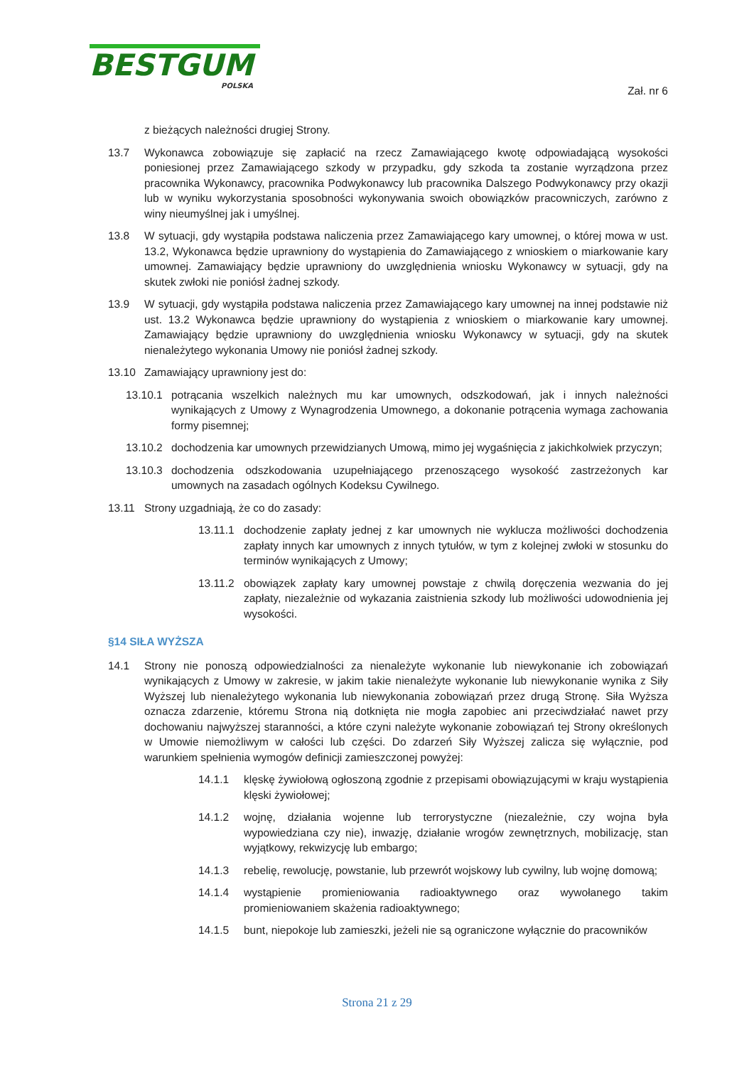BESTGUM
POLSKA
Zał. nr 6
z bieżących należności drugiej Strony.
13.7 Wykonawca zobowiązuje się zapłacić na rzecz Zamawiającego kwotę odpowiadającą wysokości poniesionej przez Zamawiającego szkody w przypadku, gdy szkoda ta zostanie wyrządzona przez pracownika Wykonawcy, pracownika Podwykonawcy lub pracownika Dalszego Podwykonawcy przy okazji lub w wyniku wykorzystania sposobności wykonywania swoich obowiązków pracowniczych, zarówno z winy nieumyślnej jak i umyślnej.
13.8 W sytuacji, gdy wystąpiła podstawa naliczenia przez Zamawiającego kary umownej, o której mowa w ust. 13.2, Wykonawca będzie uprawniony do wystąpienia do Zamawiającego z wnioskiem o miarkowanie kary umownej. Zamawiający będzie uprawniony do uwzględnienia wniosku Wykonawcy w sytuacji, gdy na skutek zwłoki nie poniósł żadnej szkody.
13.9 W sytuacji, gdy wystąpiła podstawa naliczenia przez Zamawiającego kary umownej na innej podstawie niż ust. 13.2 Wykonawca będzie uprawniony do wystąpienia z wnioskiem o miarkowanie kary umownej. Zamawiający będzie uprawniony do uwzględnienia wniosku Wykonawcy w sytuacji, gdy na skutek nienależytego wykonania Umowy nie poniósł żadnej szkody.
13.10 Zamawiający uprawniony jest do:
13.10.1 potrącania wszelkich należnych mu kar umownych, odszkodowań, jak i innych należności wynikających z Umowy z Wynagrodzenia Umownego, a dokonanie potrącenia wymaga zachowania formy pisemnej;
13.10.2 dochodzenia kar umownych przewidzianych Umową, mimo jej wygaśnięcia z jakichkolwiek przyczyn;
13.10.3 dochodzenia odszkodowania uzupełniającego przenoszącego wysokość zastrzeżonych kar umownych na zasadach ogólnych Kodeksu Cywilnego.
13.11 Strony uzgadniają, że co do zasady:
13.11.1 dochodzenie zapłaty jednej z kar umownych nie wyklucza możliwości dochodzenia zapłaty innych kar umownych z innych tytułów, w tym z kolejnej zwłoki w stosunku do terminów wynikających z Umowy;
13.11.2 obowiązek zapłaty kary umownej powstaje z chwilą doręczenia wezwania do jej zapłaty, niezależnie od wykazania zaistnienia szkody lub możliwości udowodnienia jej wysokości.
§14 SIŁA WYŻSZA
14.1 Strony nie ponoszą odpowiedzialności za nienależyte wykonanie lub niewykonanie ich zobowiązań wynikających z Umowy w zakresie, w jakim takie nienależyte wykonanie lub niewykonanie wynika z Siły Wyższej lub nienależytego wykonania lub niewykonania zobowiązań przez drugą Stronę. Siła Wyższa oznacza zdarzenie, któremu Strona nią dotknięta nie mogła zapobiec ani przeciwdziałać nawet przy dochowaniu najwyższej staranności, a które czyni należyte wykonanie zobowiązań tej Strony określonych w Umowie niemożliwym w całości lub części. Do zdarzeń Siły Wyższej zalicza się wyłącznie, pod warunkiem spełnienia wymogów definicji zamieszczonej powyżej:
14.1.1 klęskę żywiołową ogłoszoną zgodnie z przepisami obowiązującymi w kraju wystąpienia klęski żywiołowej;
14.1.2 wojnę, działania wojenne lub terrorystyczne (niezależnie, czy wojna była wypowiedziana czy nie), inwazję, działanie wrogów zewnętrznych, mobilizację, stan wyjątkowy, rekwizycję lub embargo;
14.1.3 rebelię, rewolucję, powstanie, lub przewrót wojskowy lub cywilny, lub wojnę domową;
14.1.4 wystąpienie promieniowania radioaktywnego oraz wywołanego takim promieniowaniem skażenia radioaktywnego;
14.1.5 bunt, niepokoje lub zamieszki, jeżeli nie są ograniczone wyłącznie do pracowników
Strona 21 z 29